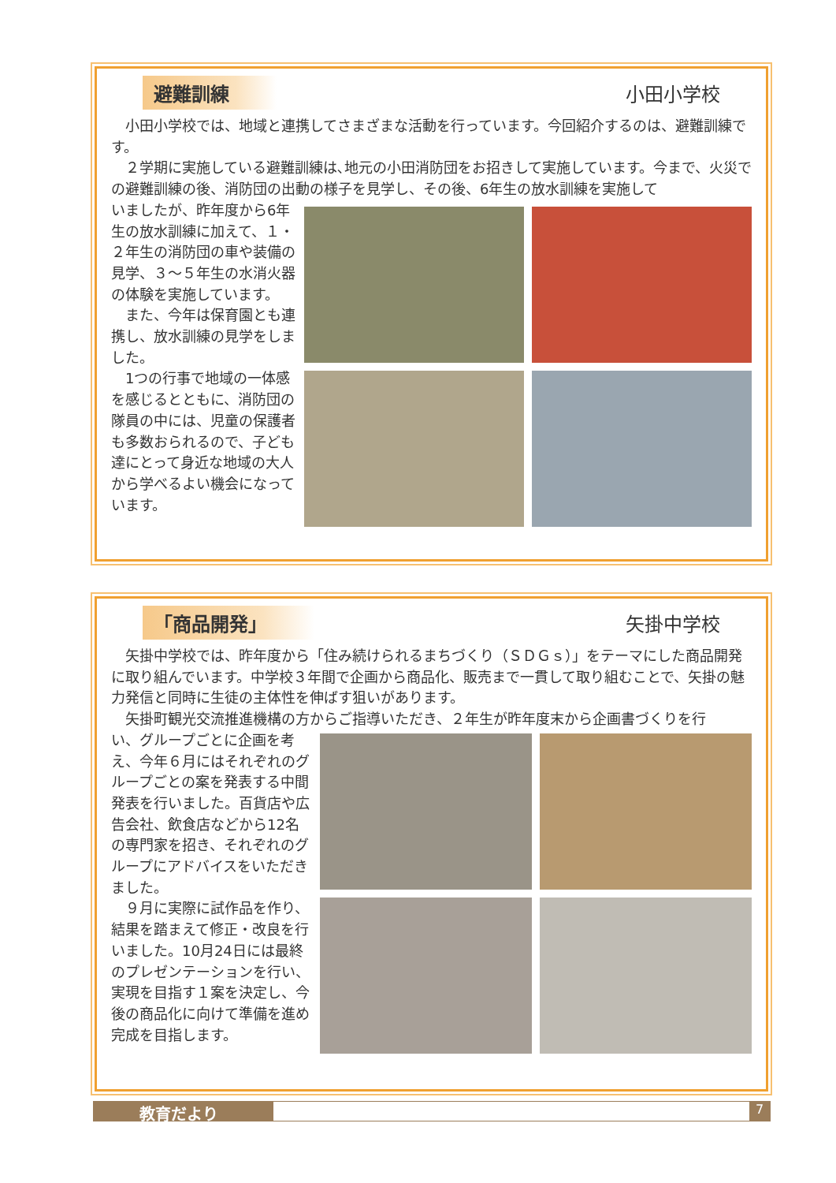避難訓練 小田小学校
小田小学校では、地域と連携してさまざまな活動を行っています。今回紹介するのは、避難訓練です。
２学期に実施している避難訓練は､地元の小田消防団をお招きして実施しています。今まで、火災での避難訓練の後、消防団の出動の様子を見学し、その後、6年生の放水訓練を実施して
いましたが、昨年度から6年生の放水訓練に加えて、１・２年生の消防団の車や装備の見学、３～５年生の水消火器の体験を実施しています。
また、今年は保育園とも連携し、放水訓練の見学をしました。
1つの行事で地域の一体感を感じるとともに、消防団の隊員の中には、児童の保護者も多数おられるので、子ども達にとって身近な地域の大人から学べるよい機会になっています。
「商品開発」 矢掛中学校
矢掛中学校では、昨年度から「住み続けられるまちづくり（ＳＤＧｓ）」をテーマにした商品開発に取り組んでいます。中学校３年間で企画から商品化、販売まで一貫して取り組むことで、矢掛の魅力発信と同時に生徒の主体性を伸ばす狙いがあります。
矢掛町観光交流推進機構の方からご指導いただき、２年生が昨年度末から企画書づくりを行
い、グループごとに企画を考え、今年６月にはそれぞれのグループごとの案を発表する中間発表を行いました。百貨店や広告会社、飲食店などから12名の専門家を招き、それぞれのグループにアドバイスをいただきました。
９月に実際に試作品を作り、結果を踏まえて修正・改良を行いました。10月24日には最終のプレゼンテーションを行い、実現を目指す１案を決定し、今後の商品化に向けて準備を進め完成を目指します。
教育だより 7